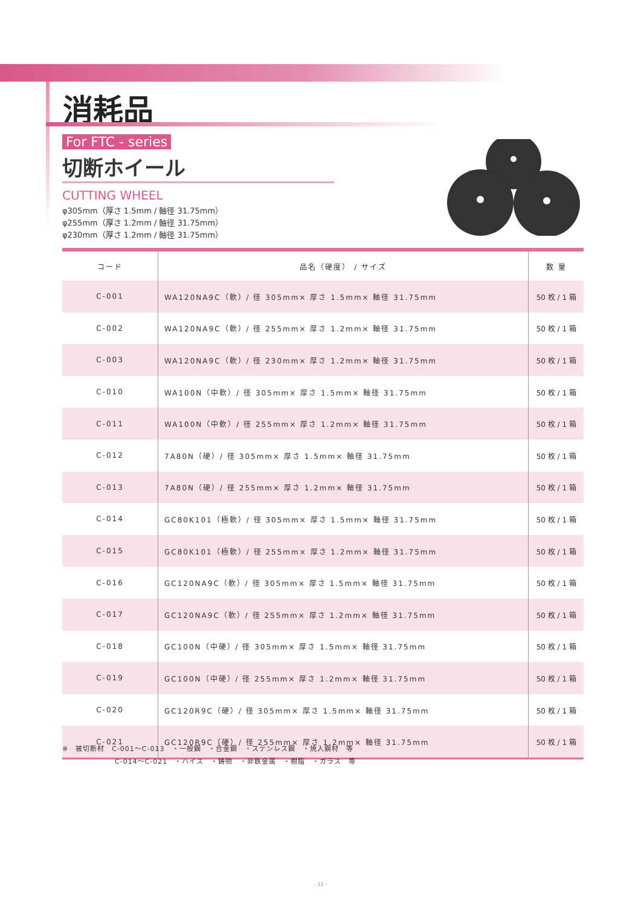消耗品
For FTC - series
切断ホイール
CUTTING WHEEL
φ305mm（厚さ 1.5mm / 軸径 31.75mm）
φ255mm（厚さ 1.2mm / 軸径 31.75mm）
φ230mm（厚さ 1.2mm / 軸径 31.75mm）
| コード | 品名（硬度） / サイズ | 数 量 |
| --- | --- | --- |
| C-001 | WA120NA9C（軟）/ 径 305mm× 厚さ 1.5mm× 軸径 31.75mm | 50 枚 / 1 箱 |
| C-002 | WA120NA9C（軟）/ 径 255mm× 厚さ 1.2mm× 軸径 31.75mm | 50 枚 / 1 箱 |
| C-003 | WA120NA9C（軟）/ 径 230mm× 厚さ 1.2mm× 軸径 31.75mm | 50 枚 / 1 箱 |
| C-010 | WA100N（中軟）/ 径 305mm× 厚さ 1.5mm× 軸径 31.75mm | 50 枚 / 1 箱 |
| C-011 | WA100N（中軟）/ 径 255mm× 厚さ 1.2mm× 軸径 31.75mm | 50 枚 / 1 箱 |
| C-012 | 7A80N（硬）/ 径 305mm× 厚さ 1.5mm× 軸径 31.75mm | 50 枚 / 1 箱 |
| C-013 | 7A80N（硬）/ 径 255mm× 厚さ 1.2mm× 軸径 31.75mm | 50 枚 / 1 箱 |
| C-014 | GC80K101（極軟）/ 径 305mm× 厚さ 1.5mm× 軸径 31.75mm | 50 枚 / 1 箱 |
| C-015 | GC80K101（極軟）/ 径 255mm× 厚さ 1.2mm× 軸径 31.75mm | 50 枚 / 1 箱 |
| C-016 | GC120NA9C（軟）/ 径 305mm× 厚さ 1.5mm× 軸径 31.75mm | 50 枚 / 1 箱 |
| C-017 | GC120NA9C（軟）/ 径 255mm× 厚さ 1.2mm× 軸径 31.75mm | 50 枚 / 1 箱 |
| C-018 | GC100N（中硬）/ 径 305mm× 厚さ 1.5mm× 軸径 31.75mm | 50 枚 / 1 箱 |
| C-019 | GC100N（中硬）/ 径 255mm× 厚さ 1.2mm× 軸径 31.75mm | 50 枚 / 1 箱 |
| C-020 | GC120R9C（硬）/ 径 305mm× 厚さ 1.5mm× 軸径 31.75mm | 50 枚 / 1 箱 |
| C-021 | GC120R9C（硬）/ 径 255mm× 厚さ 1.2mm× 軸径 31.75mm | 50 枚 / 1 箱 |
※　被切断材　C-001～C-013　・一般鋼　・合金鋼　・ステンレス鋼　・焼入鋼材　等
C-014～C-021　・ハイス　・鋳物　・非鉄金属　・樹脂　・ガラス　等
- 11 -